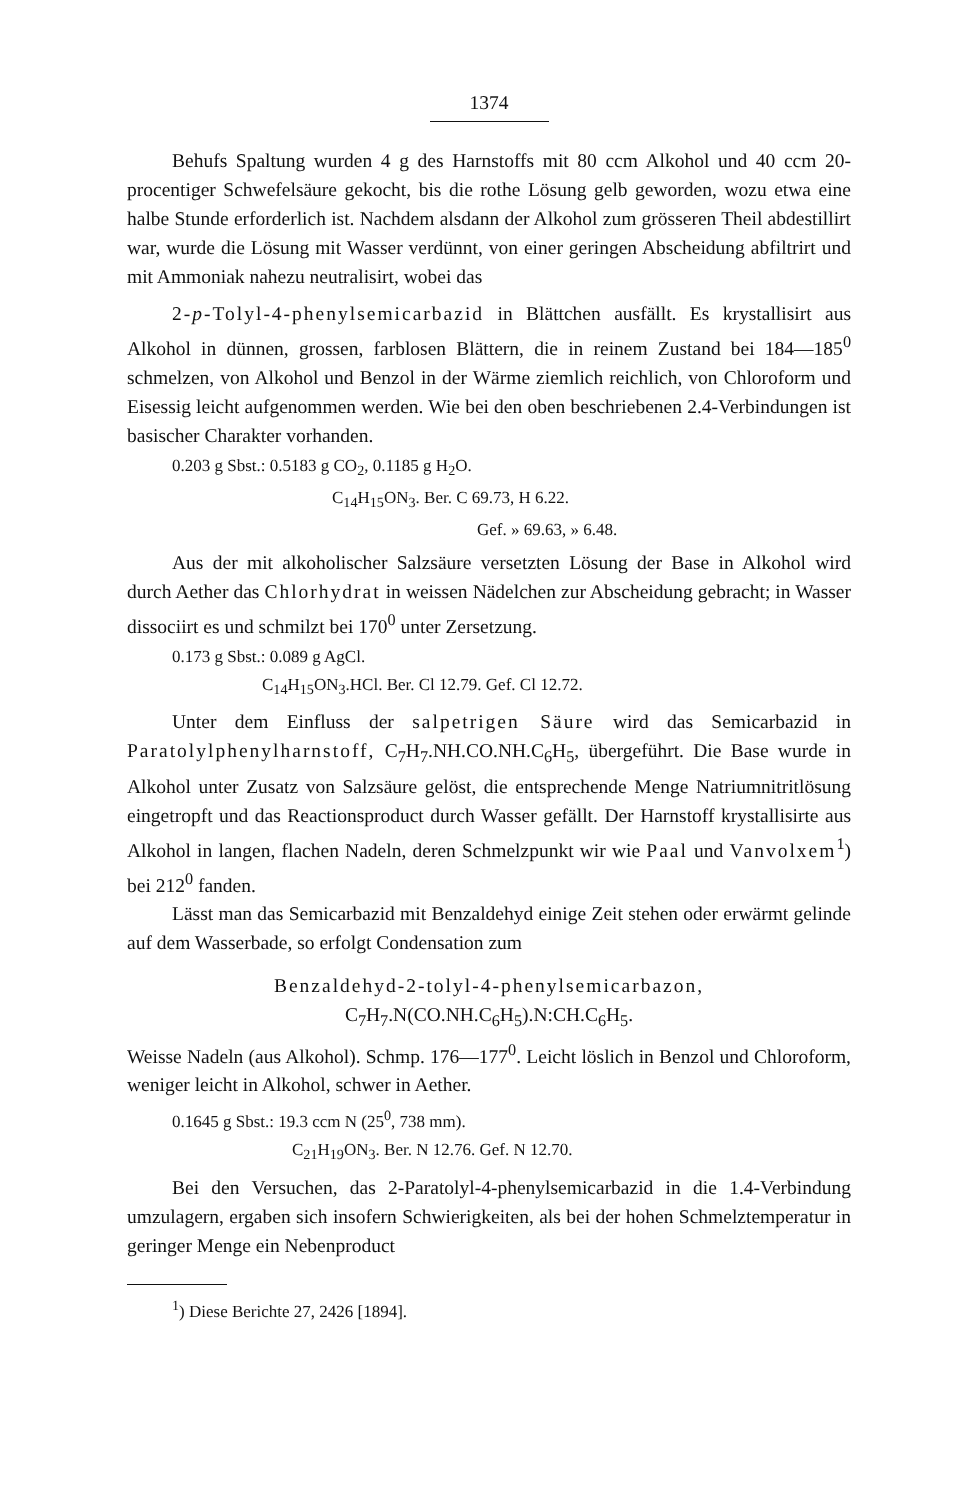1374
Behufs Spaltung wurden 4 g des Harnstoffs mit 80 ccm Alkohol und 40 ccm 20-procentiger Schwefelsäure gekocht, bis die rothe Lösung gelb geworden, wozu etwa eine halbe Stunde erforderlich ist. Nachdem alsdann der Alkohol zum grösseren Theil abdestillirt war, wurde die Lösung mit Wasser verdünnt, von einer geringen Abscheidung abfiltrirt und mit Ammoniak nahezu neutralisirt, wobei das
2-p-Tolyl-4-phenylsemicarbazid in Blättchen ausfällt. Es krystallisirt aus Alkohol in dünnen, grossen, farblosen Blättern, die in reinem Zustand bei 184—185<sup>0</sup> schmelzen, von Alkohol und Benzol in der Wärme ziemlich reichlich, von Chloroform und Eisessig leicht aufgenommen werden. Wie bei den oben beschriebenen 2.4-Verbindungen ist basischer Charakter vorhanden.
0.203 g Sbst.: 0.5183 g CO<sub>2</sub>, 0.1185 g H<sub>2</sub>O.
C<sub>14</sub>H<sub>15</sub>ON<sub>3</sub>. Ber. C 69.73, H 6.22.
Gef. » 69.63, » 6.48.
Aus der mit alkoholischer Salzsäure versetzten Lösung der Base in Alkohol wird durch Aether das Chlorhydrat in weissen Nädelchen zur Abscheidung gebracht; in Wasser dissociirt es und schmilzt bei 170<sup>0</sup> unter Zersetzung.
0.173 g Sbst.: 0.089 g AgCl.
C<sub>14</sub>H<sub>15</sub>ON<sub>3</sub>.HCl. Ber. Cl 12.79. Gef. Cl 12.72.
Unter dem Einfluss der salpetrigen Säure wird das Semicarbazid in Paratolylphenylharnstoff, C<sub>7</sub>H<sub>7</sub>.NH.CO.NH.C<sub>6</sub>H<sub>5</sub>, übergeführt. Die Base wurde in Alkohol unter Zusatz von Salzsäure gelöst, die entsprechende Menge Natriumnitritlösung eingetropft und das Reactionsproduct durch Wasser gefällt. Der Harnstoff krystallisirte aus Alkohol in langen, flachen Nadeln, deren Schmelzpunkt wir wie Paal und Vanvolxem<sup>1</sup>) bei 212<sup>0</sup> fanden.
Lässt man das Semicarbazid mit Benzaldehyd einige Zeit stehen oder erwärmt gelinde auf dem Wasserbade, so erfolgt Condensation zum
Benzaldehyd-2-tolyl-4-phenylsemicarbazon,
C<sub>7</sub>H<sub>7</sub>.N(CO.NH.C<sub>6</sub>H<sub>5</sub>).N:CH.C<sub>6</sub>H<sub>5</sub>.
Weisse Nadeln (aus Alkohol). Schmp. 176—177<sup>0</sup>. Leicht löslich in Benzol und Chloroform, weniger leicht in Alkohol, schwer in Aether.
0.1645 g Sbst.: 19.3 ccm N (25<sup>0</sup>, 738 mm).
C<sub>21</sub>H<sub>19</sub>ON<sub>3</sub>. Ber. N 12.76. Gef. N 12.70.
Bei den Versuchen, das 2-Paratolyl-4-phenylsemicarbazid in die 1.4-Verbindung umzulagern, ergaben sich insofern Schwierigkeiten, als bei der hohen Schmelztemperatur in geringer Menge ein Nebenproduct
<sup>1</sup>) Diese Berichte 27, 2426 [1894].